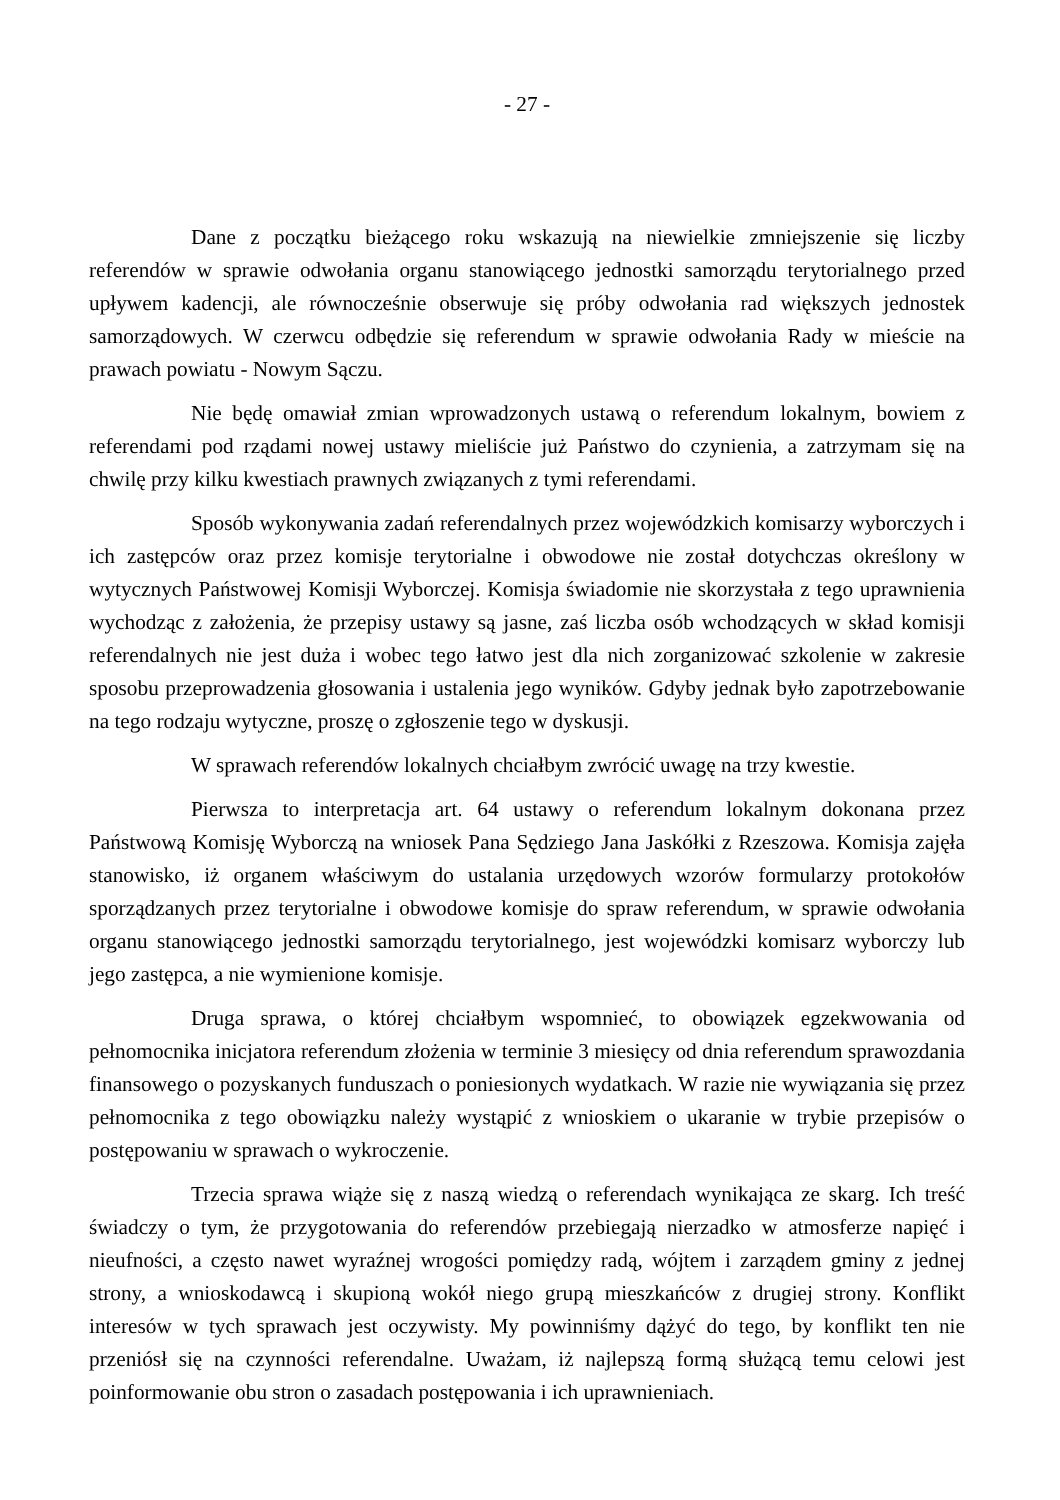- 27 -
Dane z początku bieżącego roku wskazują na niewielkie zmniejszenie się liczby referendów w sprawie odwołania organu stanowiącego jednostki samorządu terytorialnego przed upływem kadencji, ale równocześnie obserwuje się próby odwołania rad większych jednostek samorządowych. W czerwcu odbędzie się referendum w sprawie odwołania Rady w mieście na prawach powiatu - Nowym Sączu.
Nie będę omawiał zmian wprowadzonych ustawą o referendum lokalnym, bowiem z referendami pod rządami nowej ustawy mieliście już Państwo do czynienia, a zatrzymam się na chwilę przy kilku kwestiach prawnych związanych z tymi referendami.
Sposób wykonywania zadań referendalnych przez wojewódzkich komisarzy wyborczych i ich zastępców oraz przez komisje terytorialne i obwodowe nie został dotychczas określony w wytycznych Państwowej Komisji Wyborczej. Komisja świadomie nie skorzystała z tego uprawnienia wychodząc z założenia, że przepisy ustawy są jasne, zaś liczba osób wchodzących w skład komisji referendalnych nie jest duża i wobec tego łatwo jest dla nich zorganizować szkolenie w zakresie sposobu przeprowadzenia głosowania i ustalenia jego wyników. Gdyby jednak było zapotrzebowanie na tego rodzaju wytyczne, proszę o zgłoszenie tego w dyskusji.
W sprawach referendów lokalnych chciałbym zwrócić uwagę na trzy kwestie.
Pierwsza to interpretacja art. 64 ustawy o referendum lokalnym dokonana przez Państwową Komisję Wyborczą na wniosek Pana Sędziego Jana Jaskółki z Rzeszowa. Komisja zajęła stanowisko, iż organem właściwym do ustalania urzędowych wzorów formularzy protokołów sporządzanych przez terytorialne i obwodowe komisje do spraw referendum, w sprawie odwołania organu stanowiącego jednostki samorządu terytorialnego, jest wojewódzki komisarz wyborczy lub jego zastępca, a nie wymienione komisje.
Druga sprawa, o której chciałbym wspomnieć, to obowiązek egzekwowania od pełnomocnika inicjatora referendum złożenia w terminie 3 miesięcy od dnia referendum sprawozdania finansowego o pozyskanych funduszach o poniesionych wydatkach. W razie nie wywiązania się przez pełnomocnika z tego obowiązku należy wystąpić z wnioskiem o ukaranie w trybie przepisów o postępowaniu w sprawach o wykroczenie.
Trzecia sprawa wiąże się z naszą wiedzą o referendach wynikająca ze skarg. Ich treść świadczy o tym, że przygotowania do referendów przebiegają nierzadko w atmosferze napięć i nieufności, a często nawet wyraźnej wrogości pomiędzy radą, wójtem i zarządem gminy z jednej strony, a wnioskodawcą i skupioną wokół niego grupą mieszkańców z drugiej strony. Konflikt interesów w tych sprawach jest oczywisty. My powinniśmy dążyć do tego, by konflikt ten nie przeniósł się na czynności referendalne. Uważam, iż najlepszą formą służącą temu celowi jest poinformowanie obu stron o zasadach postępowania i ich uprawnieniach.